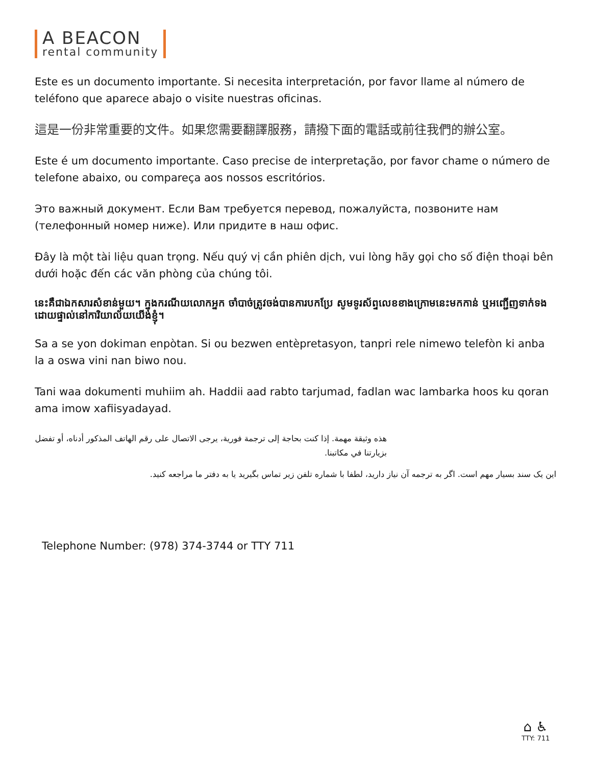A BEACON
rental community
Este es un documento importante. Si necesita interpretación, por favor llame al número de teléfono que aparece abajo o visite nuestras oficinas.
這是一份非常重要的文件。如果您需要翻譯服務，請撥下面的電話或前往我們的辦公室。
Este é um documento importante. Caso precise de interpretação, por favor chame o número de telefone abaixo, ou compareça aos nossos escritórios.
Это важный документ. Если Вам требуется перевод, пожалуйста, позвоните нам (телефонный номер ниже). Или придите в наш офис.
Đây là một tài liệu quan trọng. Nếu quý vị cần phiên dịch, vui lòng hãy gọi cho số điện thoại bên dưới hoặc đến các văn phòng của chúng tôi.
នេះគឺជាឯកសារសំខាន់មួយ។ ក្នុងករណីយលោកអ្នក ចាំបាច់ត្រូវចង់បានការបកប្រែ សូមទូរស័ព្ទលេខខាងក្រោមនេះមកកាន់ ឬអញ្ជើញទាក់ទងដោយផ្ទាល់នៅការិយាល័យយើងខ្ញុំ។
Sa a se yon dokiman enpòtan. Si ou bezwen entèpretasyon, tanpri rele nimewo telefòn ki anba la a oswa vini nan biwo nou.
Tani waa dokumenti muhiim ah. Haddii aad rabto tarjumad, fadlan wac lambarka hoos ku qoran ama imow xafiisyadayad.
هذه وثيقة مهمة. إذا كنت بحاجة إلى ترجمة فورية، يرجى الاتصال على رقم الهاتف المذكور أدناه، أو تفضل بزيارتنا في مكاتبنا.
این یک سند بسیار مهم است. اگر به ترجمه آن نیاز دارید، لطفا با شماره تلفن زیر تماس بگیرید یا به دفتر ما مراجعه کنید.
Telephone Number: (978) 374-3744 or TTY 711
⌂ ♿
TTY: 711